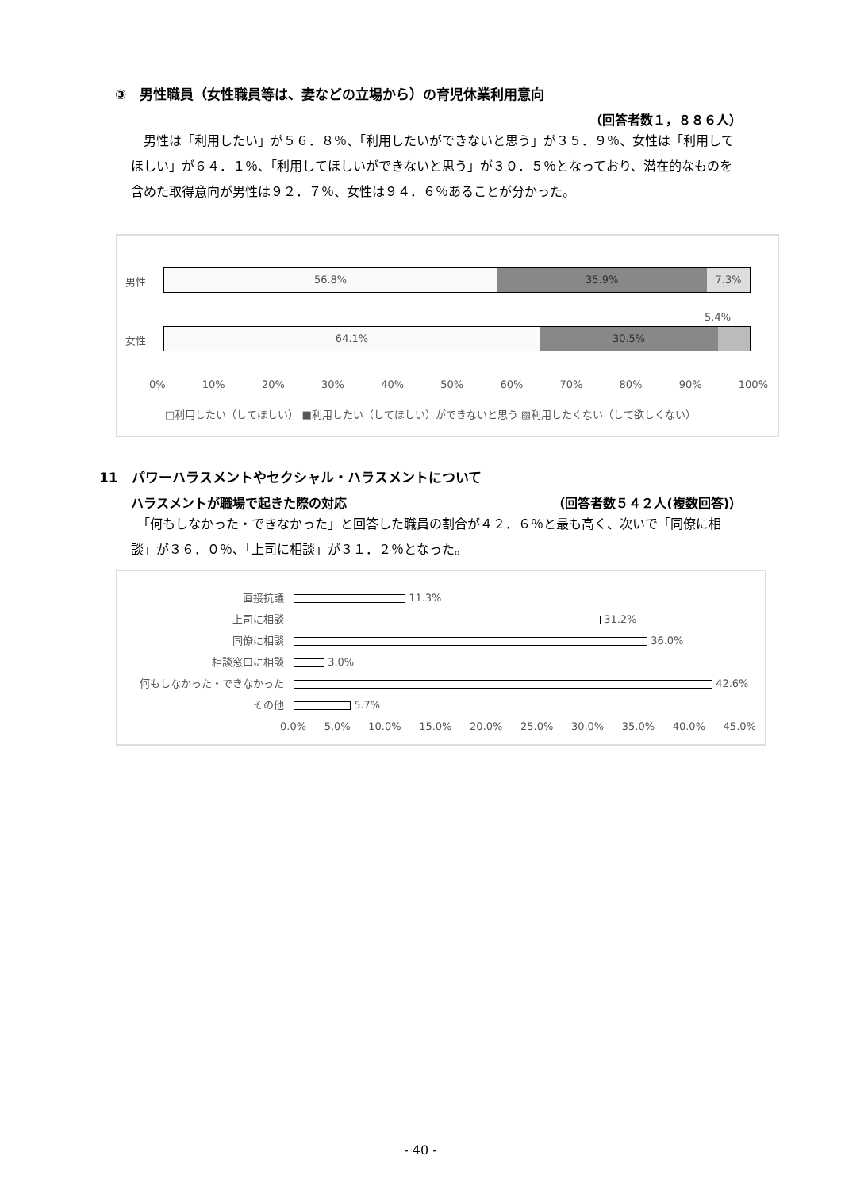③　男性職員（女性職員等は、妻などの立場から）の育児休業利用意向
（回答者数１，８８６人）
　男性は「利用したい」が５６．８％、「利用したいができないと思う」が３５．９％、女性は「利用してほしい」が６４．１％、「利用してほしいができないと思う」が３０．５％となっており、潜在的なものを含めた取得意向が男性は９２．７％、女性は９４．６％あることが分かった。
男性
56.8% 35.9% 7.3%
女性
5.4%
64.1% 30.5%
0% 10% 20% 30% 40% 50% 60% 70% 80% 90% 100%
□利用したい（してほしい） ■利用したい（してほしい）ができないと思う ▨利用したくない（して欲しくない）
11　パワーハラスメントやセクシャル・ハラスメントについて
ハラスメントが職場で起きた際の対応 （回答者数５４２人(複数回答)）
　「何もしなかった・できなかった」と回答した職員の割合が４２．６％と最も高く、次いで「同僚に相談」が３６．０％、「上司に相談」が３１．２％となった。
直接抗議 11.3%
上司に相談 31.2%
同僚に相談 36.0%
相談窓口に相談 3.0%
何もしなかった・できなかった 42.6%
その他 5.7%
0.0% 5.0% 10.0% 15.0% 20.0% 25.0% 30.0% 35.0% 40.0% 45.0%
- 40 -